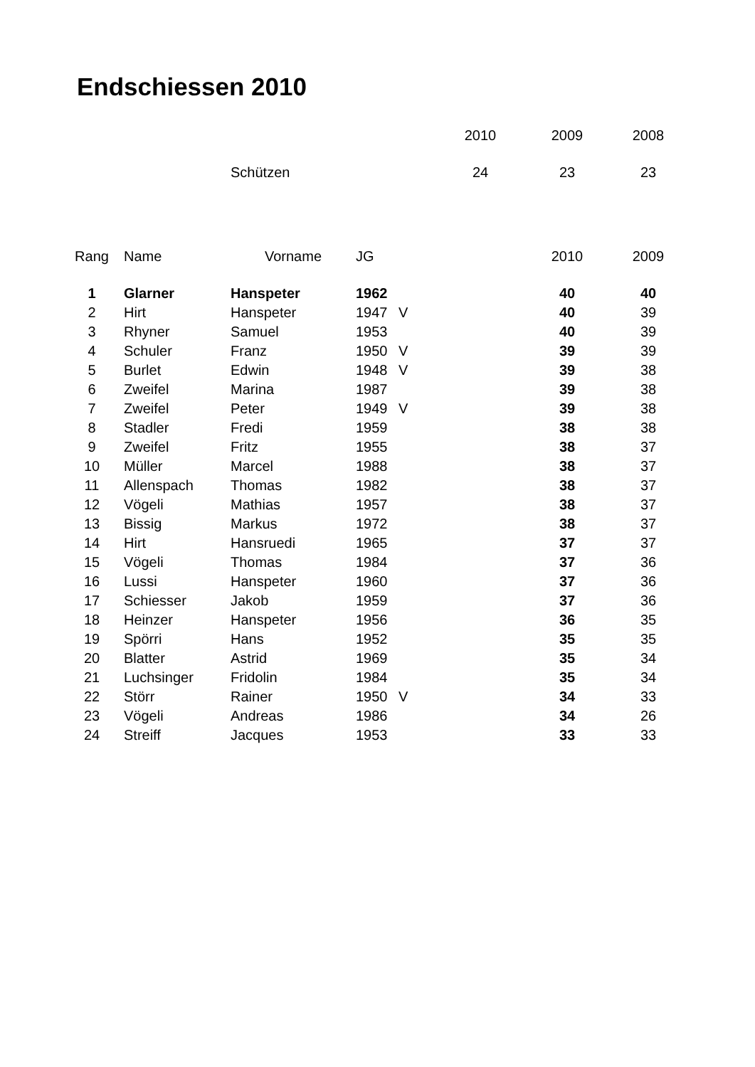Endschiessen 2010
| | | | | | 2010 | 2009 | 2008 |
| | | Schützen | | | 24 | 23 | 23 |
| Rang | Name | Vorname | JG | | | 2010 | 2009 |
| 1 | Glarner | Hanspeter | 1962 | | | 40 | 40 |
| 2 | Hirt | Hanspeter | 1947 | V | | 40 | 39 |
| 3 | Rhyner | Samuel | 1953 | | | 40 | 39 |
| 4 | Schuler | Franz | 1950 | V | | 39 | 39 |
| 5 | Burlet | Edwin | 1948 | V | | 39 | 38 |
| 6 | Zweifel | Marina | 1987 | | | 39 | 38 |
| 7 | Zweifel | Peter | 1949 | V | | 39 | 38 |
| 8 | Stadler | Fredi | 1959 | | | 38 | 38 |
| 9 | Zweifel | Fritz | 1955 | | | 38 | 37 |
| 10 | Müller | Marcel | 1988 | | | 38 | 37 |
| 11 | Allenspach | Thomas | 1982 | | | 38 | 37 |
| 12 | Vögeli | Mathias | 1957 | | | 38 | 37 |
| 13 | Bissig | Markus | 1972 | | | 38 | 37 |
| 14 | Hirt | Hansruedi | 1965 | | | 37 | 37 |
| 15 | Vögeli | Thomas | 1984 | | | 37 | 36 |
| 16 | Lussi | Hanspeter | 1960 | | | 37 | 36 |
| 17 | Schiesser | Jakob | 1959 | | | 37 | 36 |
| 18 | Heinzer | Hanspeter | 1956 | | | 36 | 35 |
| 19 | Spörri | Hans | 1952 | | | 35 | 35 |
| 20 | Blatter | Astrid | 1969 | | | 35 | 34 |
| 21 | Luchsinger | Fridolin | 1984 | | | 35 | 34 |
| 22 | Störr | Rainer | 1950 | V | | 34 | 33 |
| 23 | Vögeli | Andreas | 1986 | | | 34 | 26 |
| 24 | Streiff | Jacques | 1953 | | | 33 | 33 |